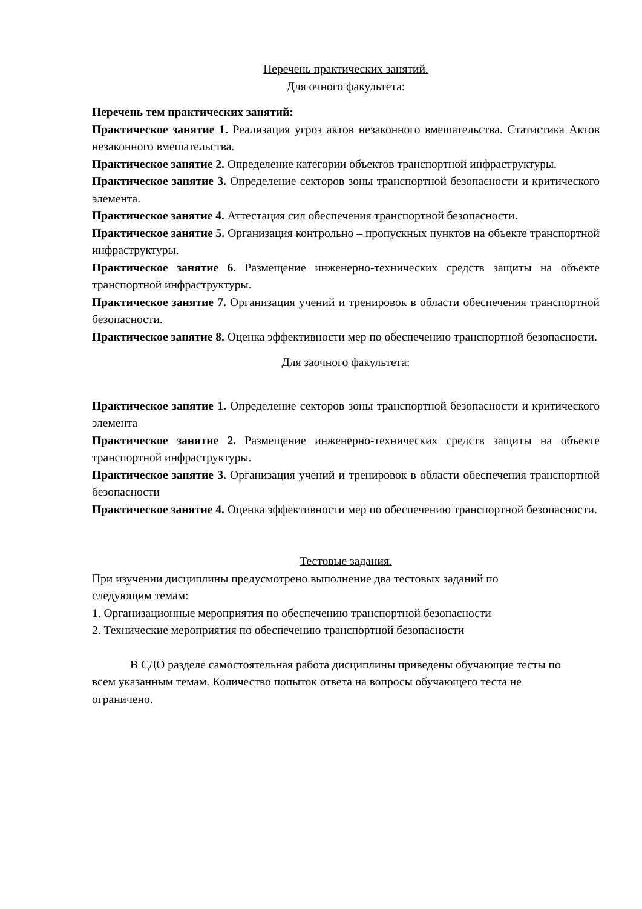Перечень практических занятий.
Для очного факультета:
Перечень тем практических занятий:
Практическое занятие 1. Реализация угроз актов незаконного вмешательства. Статистика Актов незаконного вмешательства.
Практическое занятие 2. Определение категории объектов транспортной инфраструктуры.
Практическое занятие 3. Определение секторов зоны транспортной безопасности и критического элемента.
Практическое занятие 4. Аттестация сил обеспечения транспортной безопасности.
Практическое занятие 5. Организация контрольно – пропускных пунктов на объекте транспортной инфраструктуры.
Практическое занятие 6. Размещение инженерно-технических средств защиты на объекте транспортной инфраструктуры.
Практическое занятие 7. Организация учений и тренировок в области обеспечения транспортной безопасности.
Практическое занятие 8. Оценка эффективности мер по обеспечению транспортной безопасности.
Для заочного факультета:
Практическое занятие 1. Определение секторов зоны транспортной безопасности и критического элемента
Практическое занятие 2. Размещение инженерно-технических средств защиты на объекте транспортной инфраструктуры.
Практическое занятие 3. Организация учений и тренировок в области обеспечения транспортной безопасности
Практическое занятие 4. Оценка эффективности мер по обеспечению транспортной безопасности.
Тестовые задания.
При изучении дисциплины предусмотрено выполнение два тестовых заданий по следующим темам:
1. Организационные мероприятия по обеспечению транспортной безопасности
2. Технические мероприятия по обеспечению транспортной безопасности
В СДО разделе самостоятельная работа дисциплины приведены обучающие тесты по всем указанным темам. Количество попыток ответа на вопросы обучающего теста не ограничено.